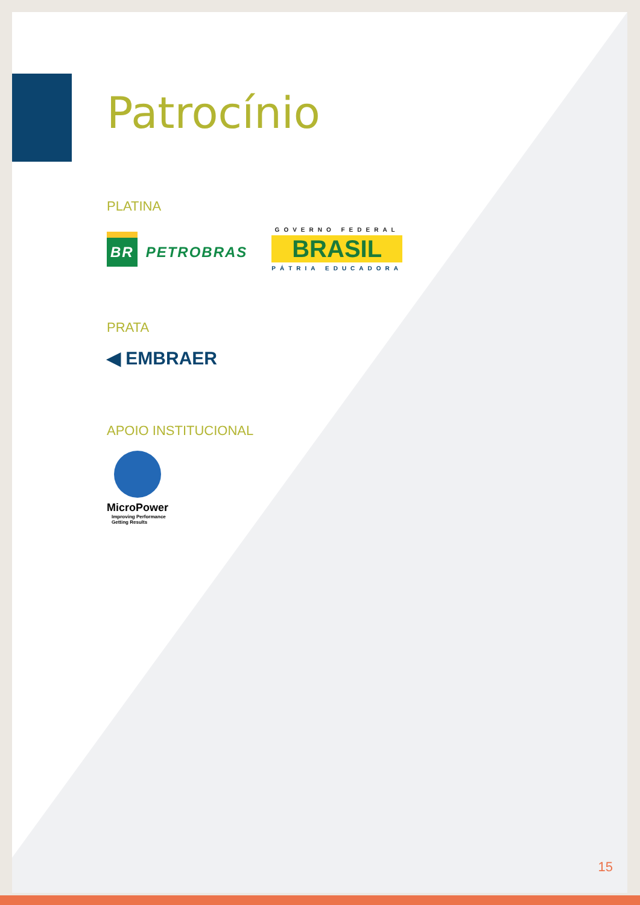Patrocínio
PLATINA
BR PETROBRAS
GOVERNO FEDERAL
BRASIL
PÁTRIA EDUCADORA
PRATA
◀ EMBRAER
APOIO INSTITUCIONAL
MicroPower
Improving Performance
Getting Results
15